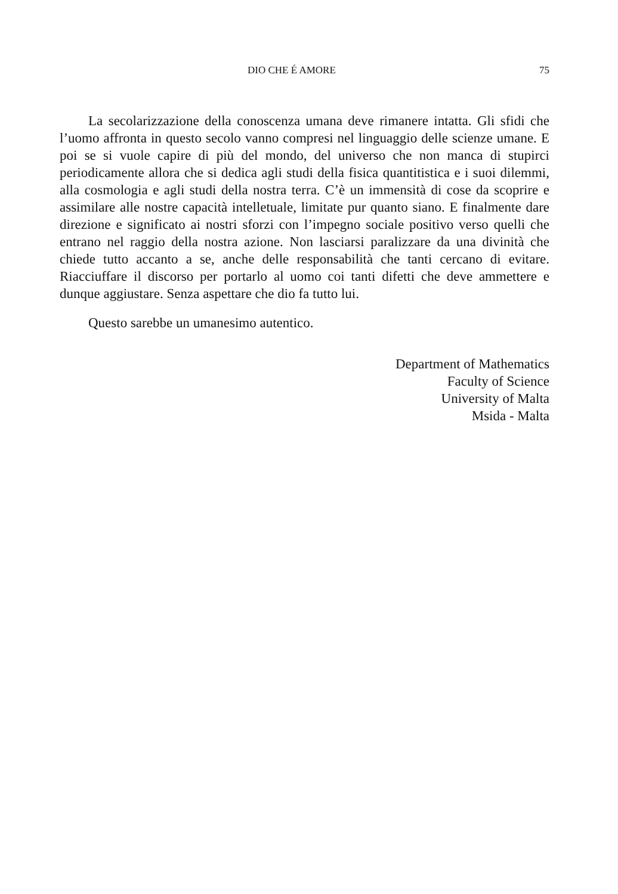DIO CHE É AMORE 75
La secolarizzazione della conoscenza umana deve rimanere intatta. Gli sfidi che l’uomo affronta in questo secolo vanno compresi nel linguaggio delle scienze umane. E poi se si vuole capire di più del mondo, del universo che non manca di stupirci periodicamente allora che si dedica agli studi della fisica quantitistica e i suoi dilemmi, alla cosmologia e agli studi della nostra terra. C’è un immensità di cose da scoprire e assimilare alle nostre capacità intelletuale, limitate pur quanto siano. E finalmente dare direzione e significato ai nostri sforzi con l’impegno sociale positivo verso quelli che entrano nel raggio della nostra azione. Non lasciarsi paralizzare da una divinità che chiede tutto accanto a se, anche delle responsabilità che tanti cercano di evitare. Riacciuffare il discorso per portarlo al uomo coi tanti difetti che deve ammettere e dunque aggiustare. Senza aspettare che dio fa tutto lui.
Questo sarebbe un umanesimo autentico.
Department of Mathematics
Faculty of Science
University of Malta
Msida - Malta